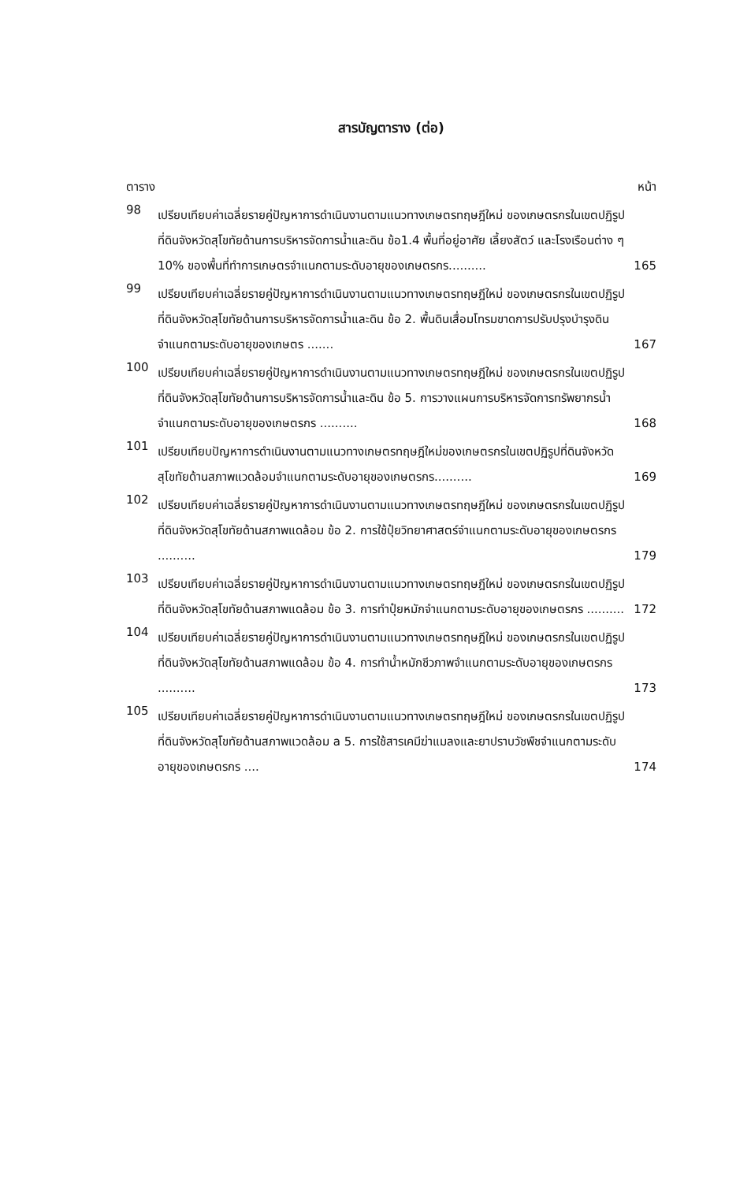สารบัญตาราง (ต่อ)
ตาราง หน้า
98
เปรียบเทียบค่าเฉลี่ยรายคู่ปัญหาการดำเนินงานตามแนวทางเกษตรทฤษฎีใหม่ ของเกษตรกรในเขตปฏิรูปที่ดินจังหวัดสุโขทัยด้านการบริหารจัดการน้ำและดิน ข้อ1.4 พื้นที่อยู่อาศัย เลี้ยงสัตว์ และโรงเรือนต่าง ๆ 10% ของพื้นที่ทำการเกษตรจำแนกตามระดับอายุของเกษตรกร..........
165
99
เปรียบเทียบค่าเฉลี่ยรายคู่ปัญหาการดำเนินงานตามแนวทางเกษตรทฤษฎีใหม่ ของเกษตรกรในเขตปฏิรูปที่ดินจังหวัดสุโขทัยด้านการบริหารจัดการน้ำและดิน ข้อ 2. พื้นดินเสื่อมโทรมขาดการปรับปรุงบำรุงดินจำแนกตามระดับอายุของเกษตร .......
167
100
เปรียบเทียบค่าเฉลี่ยรายคู่ปัญหาการดำเนินงานตามแนวทางเกษตรทฤษฎีใหม่ ของเกษตรกรในเขตปฏิรูปที่ดินจังหวัดสุโขทัยด้านการบริหารจัดการน้ำและดิน ข้อ 5. การวางแผนการบริหารจัดการทรัพยากรน้ำจำแนกตามระดับอายุของเกษตรกร ..........
168
101
เปรียบเทียบปัญหาการดำเนินงานตามแนวทางเกษตรทฤษฎีใหม่ของเกษตรกรในเขตปฏิรูปที่ดินจังหวัดสุโขทัยด้านสภาพแวดล้อมจำแนกตามระดับอายุของเกษตรกร..........
169
102
เปรียบเทียบค่าเฉลี่ยรายคู่ปัญหาการดำเนินงานตามแนวทางเกษตรทฤษฎีใหม่ ของเกษตรกรในเขตปฏิรูปที่ดินจังหวัดสุโขทัยด้านสภาพแดล้อม ข้อ 2. การใช้ปุ๋ยวิทยาศาสตร์จำแนกตามระดับอายุของเกษตรกร ..........
179
103
เปรียบเทียบค่าเฉลี่ยรายคู่ปัญหาการดำเนินงานตามแนวทางเกษตรทฤษฎีใหม่ ของเกษตรกรในเขตปฏิรูปที่ดินจังหวัดสุโขทัยด้านสภาพแดล้อม ข้อ 3. การทำปุ๋ยหมักจำแนกตามระดับอายุของเกษตรกร ..........
172
104
เปรียบเทียบค่าเฉลี่ยรายคู่ปัญหาการดำเนินงานตามแนวทางเกษตรทฤษฎีใหม่ ของเกษตรกรในเขตปฏิรูปที่ดินจังหวัดสุโขทัยด้านสภาพแดล้อม ข้อ 4. การทำน้ำหมักชีวภาพจำแนกตามระดับอายุของเกษตรกร ..........
173
105
เปรียบเทียบค่าเฉลี่ยรายคู่ปัญหาการดำเนินงานตามแนวทางเกษตรทฤษฎีใหม่ ของเกษตรกรในเขตปฏิรูปที่ดินจังหวัดสุโขทัยด้านสภาพแวดล้อม a 5. การใช้สารเคมีฆ่าแมลงและยาปราบวัชพืชจำแนกตามระดับอายุของเกษตรกร ....
174